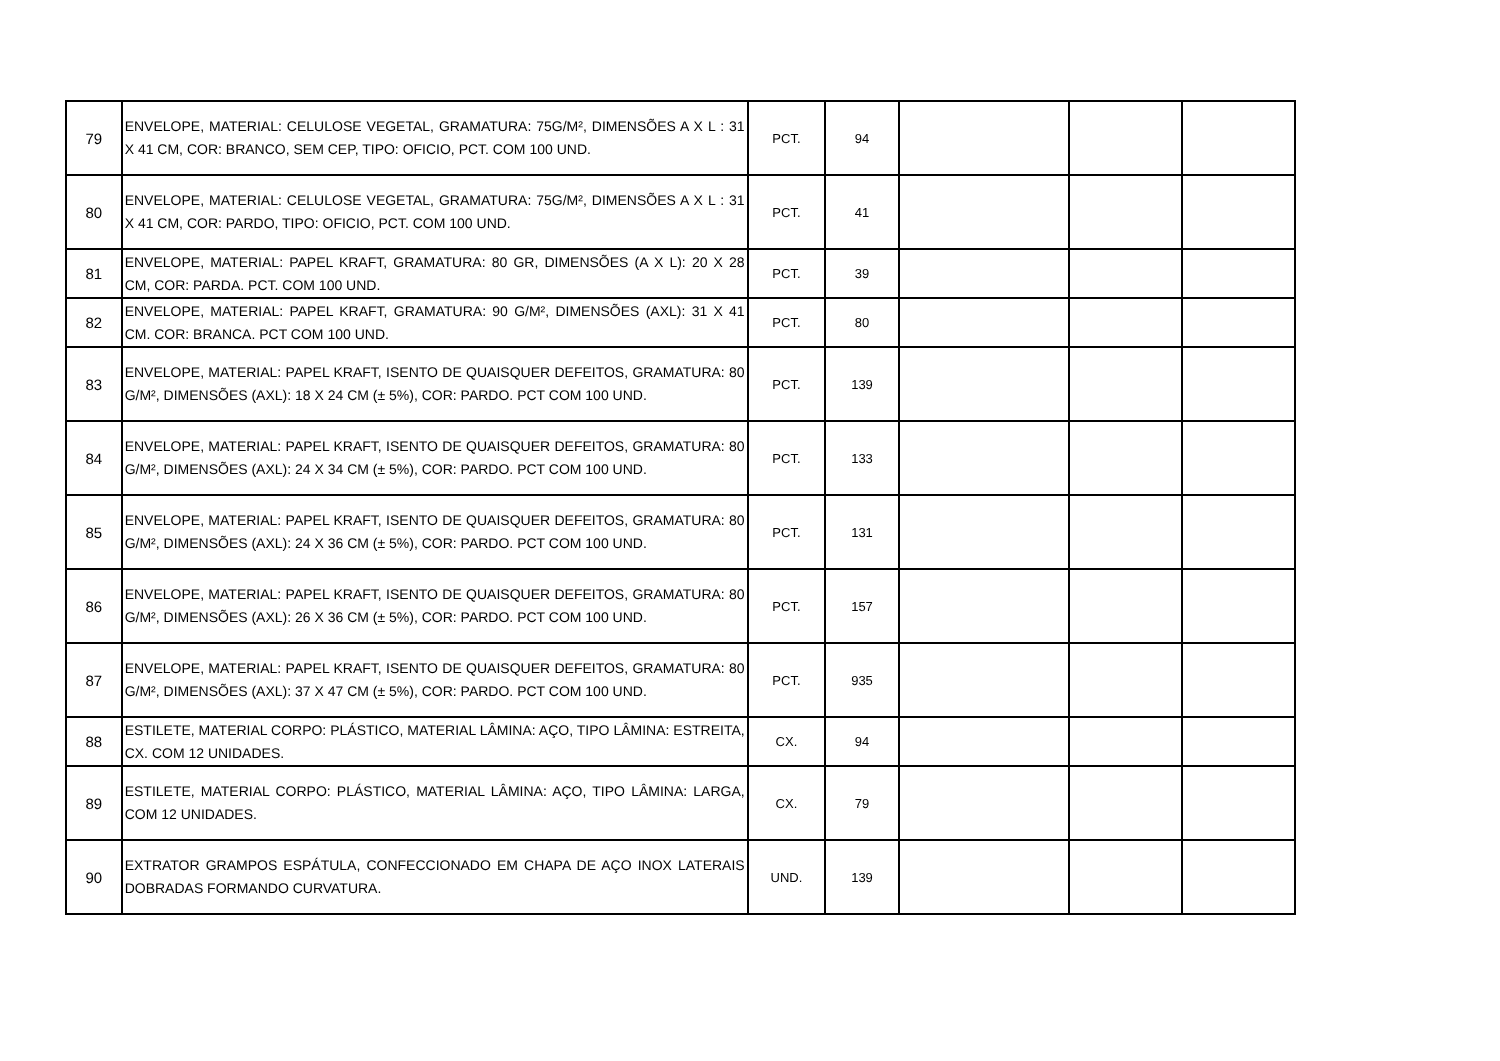| 79 | ENVELOPE, MATERIAL: CELULOSE VEGETAL, GRAMATURA: 75G/M², DIMENSÕES A X L : 31 X 41 CM, COR: BRANCO, SEM CEP, TIPO: OFICIO, PCT. COM 100 UND. | PCT. | 94 | | | |
| 80 | ENVELOPE, MATERIAL: CELULOSE VEGETAL, GRAMATURA: 75G/M², DIMENSÕES A X L : 31 X 41 CM, COR: PARDO, TIPO: OFICIO, PCT. COM 100 UND. | PCT. | 41 | | | |
| 81 | ENVELOPE, MATERIAL: PAPEL KRAFT, GRAMATURA: 80 GR, DIMENSÕES (A X L): 20 X 28 CM, COR: PARDA. PCT. COM 100 UND. | PCT. | 39 | | | |
| 82 | ENVELOPE, MATERIAL: PAPEL KRAFT, GRAMATURA: 90 G/M², DIMENSÕES (AXL): 31 X 41 CM. COR: BRANCA. PCT COM 100 UND. | PCT. | 80 | | | |
| 83 | ENVELOPE, MATERIAL: PAPEL KRAFT, ISENTO DE QUAISQUER DEFEITOS, GRAMATURA: 80 G/M², DIMENSÕES (AXL): 18 X 24 CM (± 5%), COR: PARDO. PCT COM 100 UND. | PCT. | 139 | | | |
| 84 | ENVELOPE, MATERIAL: PAPEL KRAFT, ISENTO DE QUAISQUER DEFEITOS, GRAMATURA: 80 G/M², DIMENSÕES (AXL): 24 X 34 CM (± 5%), COR: PARDO. PCT COM 100 UND. | PCT. | 133 | | | |
| 85 | ENVELOPE, MATERIAL: PAPEL KRAFT, ISENTO DE QUAISQUER DEFEITOS, GRAMATURA: 80 G/M², DIMENSÕES (AXL): 24 X 36 CM (± 5%), COR: PARDO. PCT COM 100 UND. | PCT. | 131 | | | |
| 86 | ENVELOPE, MATERIAL: PAPEL KRAFT, ISENTO DE QUAISQUER DEFEITOS, GRAMATURA: 80 G/M², DIMENSÕES (AXL): 26 X 36 CM (± 5%), COR: PARDO. PCT COM 100 UND. | PCT. | 157 | | | |
| 87 | ENVELOPE, MATERIAL: PAPEL KRAFT, ISENTO DE QUAISQUER DEFEITOS, GRAMATURA: 80 G/M², DIMENSÕES (AXL): 37 X 47 CM (± 5%), COR: PARDO. PCT COM 100 UND. | PCT. | 935 | | | |
| 88 | ESTILETE, MATERIAL CORPO: PLÁSTICO, MATERIAL LÂMINA: AÇO, TIPO LÂMINA: ESTREITA, CX. COM 12 UNIDADES. | CX. | 94 | | | |
| 89 | ESTILETE, MATERIAL CORPO: PLÁSTICO, MATERIAL LÂMINA: AÇO, TIPO LÂMINA: LARGA, COM 12 UNIDADES. | CX. | 79 | | | |
| 90 | EXTRATOR GRAMPOS ESPÁTULA, CONFECCIONADO EM CHAPA DE AÇO INOX LATERAIS DOBRADAS FORMANDO CURVATURA. | UND. | 139 | | | |